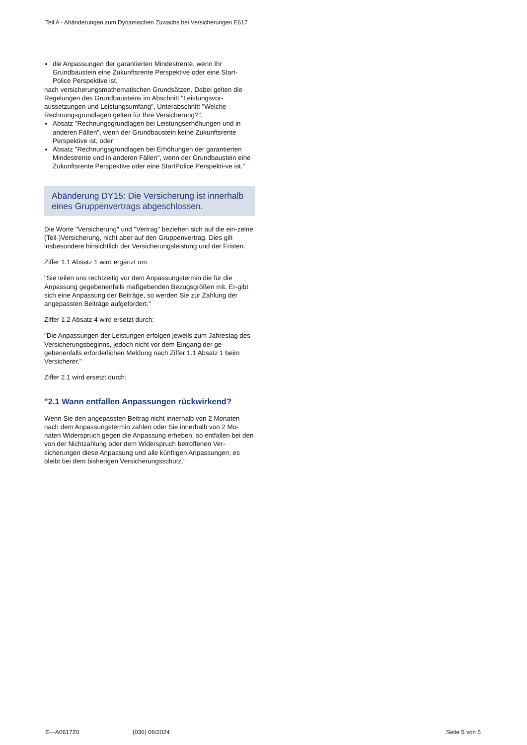Teil A - Abänderungen zum Dynamischen Zuwachs bei Versicherungen E617
die Anpassungen der garantierten Mindestrente, wenn Ihr Grundbaustein eine Zukunftsrente Perspektive oder eine Start-Police Perspektive ist,
nach versicherungsmathematischen Grundsätzen. Dabei gelten die Regelungen des Grundbausteins im Abschnitt "Leistungsvor-aussetzungen und Leistungsumfang", Unterabschnitt "Welche Rechnungsgrundlagen gelten für Ihre Versicherung?",
Absatz "Rechnungsgrundlagen bei Leistungserhöhungen und in anderen Fällen", wenn der Grundbaustein keine Zukunftsrente Perspektive ist, oder
Absatz "Rechnungsgrundlagen bei Erhöhungen der garantierten Mindestrente und in anderen Fällen", wenn der Grundbaustein eine Zukunftsrente Perspektive oder eine StartPolice Perspekti-ve ist."
Abänderung DY15: Die Versicherung ist innerhalb eines Gruppenvertrags abgeschlossen.
Die Worte "Versicherung" und "Vertrag" beziehen sich auf die ein-zelne (Teil-)Versicherung, nicht aber auf den Gruppenvertrag. Dies gilt insbesondere hinsichtlich der Versicherungsleistung und der Fristen.
Ziffer 1.1 Absatz 1 wird ergänzt um:
"Sie teilen uns rechtzeitig vor dem Anpassungstermin die für die Anpassung gegebenenfalls maßgebenden Bezugsgrößen mit. Er-gibt sich eine Anpassung der Beiträge, so werden Sie zur Zahlung der angepassten Beiträge aufgefordert."
Ziffer 1.2 Absatz 4 wird ersetzt durch:
"Die Anpassungen der Leistungen erfolgen jeweils zum Jahrestag des Versicherungsbeginns, jedoch nicht vor dem Eingang der ge-gebenenfalls erforderlichen Meldung nach Ziffer 1.1 Absatz 1 beim Versicherer."
Ziffer 2.1 wird ersetzt durch:
"2.1 Wann entfallen Anpassungen rückwirkend?
Wenn Sie den angepassten Beitrag nicht innerhalb von 2 Monaten nach dem Anpassungstermin zahlen oder Sie innerhalb von 2 Mo-naten Widerspruch gegen die Anpassung erheben, so entfallen bei den von der Nichtzahlung oder dem Widerspruch betroffenen Ver-sicherungen diese Anpassung und alle künftigen Anpassungen; es bleibt bei dem bisherigen Versicherungsschutz."
E---A0617Z0 (036) 06/2024 Seite 5 von 5